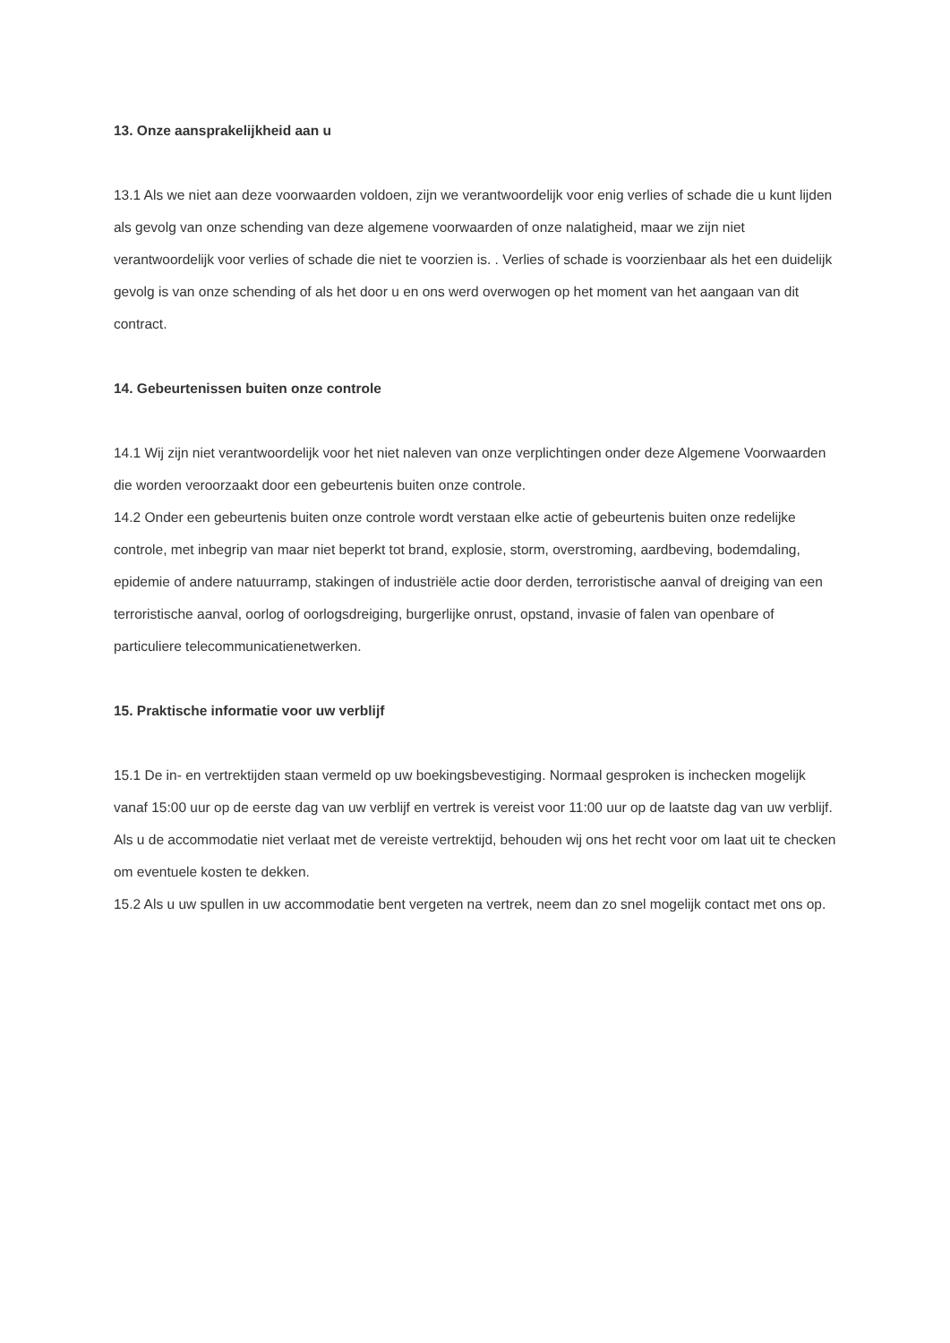13. Onze aansprakelijkheid aan u
13.1 Als we niet aan deze voorwaarden voldoen, zijn we verantwoordelijk voor enig verlies of schade die u kunt lijden als gevolg van onze schending van deze algemene voorwaarden of onze nalatigheid, maar we zijn niet verantwoordelijk voor verlies of schade die niet te voorzien is. . Verlies of schade is voorzienbaar als het een duidelijk gevolg is van onze schending of als het door u en ons werd overwogen op het moment van het aangaan van dit contract.
14. Gebeurtenissen buiten onze controle
14.1 Wij zijn niet verantwoordelijk voor het niet naleven van onze verplichtingen onder deze Algemene Voorwaarden die worden veroorzaakt door een gebeurtenis buiten onze controle.
14.2 Onder een gebeurtenis buiten onze controle wordt verstaan elke actie of gebeurtenis buiten onze redelijke controle, met inbegrip van maar niet beperkt tot brand, explosie, storm, overstroming, aardbeving, bodemdaling, epidemie of andere natuurramp, stakingen of industriële actie door derden, terroristische aanval of dreiging van een terroristische aanval, oorlog of oorlogsdreiging, burgerlijke onrust, opstand, invasie of falen van openbare of particuliere telecommunicatienetwerken.
15. Praktische informatie voor uw verblijf
15.1 De in- en vertrektijden staan vermeld op uw boekingsbevestiging. Normaal gesproken is inchecken mogelijk vanaf 15:00 uur op de eerste dag van uw verblijf en vertrek is vereist voor 11:00 uur op de laatste dag van uw verblijf. Als u de accommodatie niet verlaat met de vereiste vertrektijd, behouden wij ons het recht voor om laat uit te checken om eventuele kosten te dekken.
15.2 Als u uw spullen in uw accommodatie bent vergeten na vertrek, neem dan zo snel mogelijk contact met ons op.